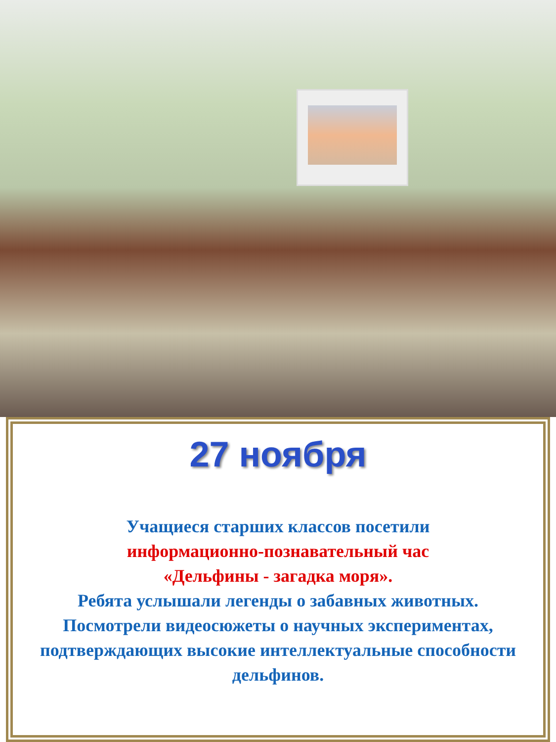27 ноября
Учащиеся старших классов посетили
информационно-познавательный час
«Дельфины - загадка моря».
Ребята услышали легенды о забавных животных. Посмотрели видеосюжеты о научных экспериментах, подтверждающих высокие интеллектуальные способности дельфинов.